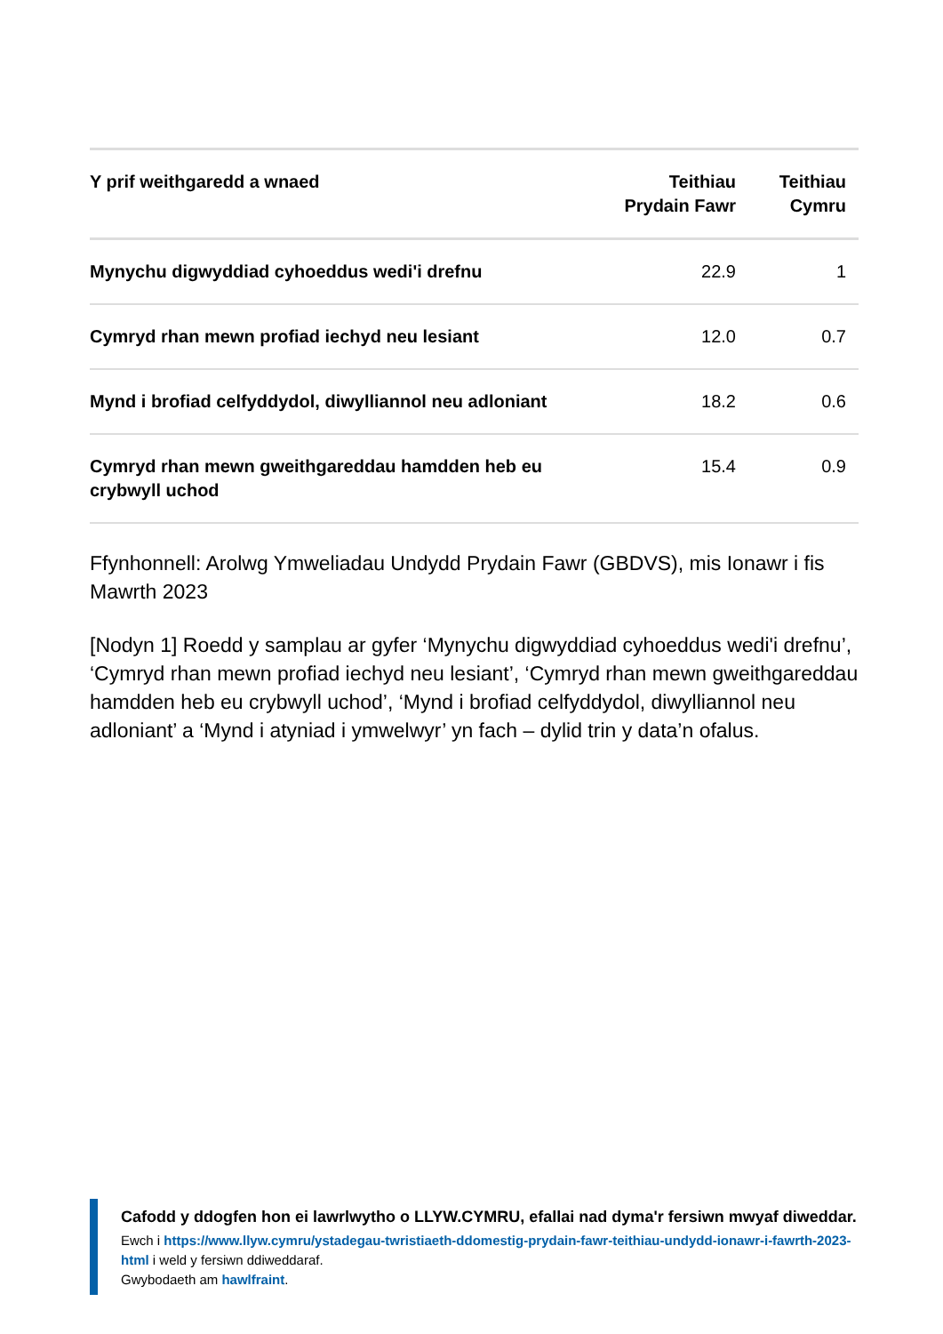| Y prif weithgaredd a wnaed | Teithiau Prydain Fawr | Teithiau Cymru |
| --- | --- | --- |
| Mynychu digwyddiad cyhoeddus wedi'i drefnu | 22.9 | 1 |
| Cymryd rhan mewn profiad iechyd neu lesiant | 12.0 | 0.7 |
| Mynd i brofiad celfyddydol, diwylliannol neu adloniant | 18.2 | 0.6 |
| Cymryd rhan mewn gweithgareddau hamdden heb eu crybwyll uchod | 15.4 | 0.9 |
Ffynhonnell: Arolwg Ymweliadau Undydd Prydain Fawr (GBDVS), mis Ionawr i fis Mawrth 2023
[Nodyn 1] Roedd y samplau ar gyfer ‘Mynychu digwyddiad cyhoeddus wedi'i drefnu’, ‘Cymryd rhan mewn profiad iechyd neu lesiant’, ‘Cymryd rhan mewn gweithgareddau hamdden heb eu crybwyll uchod’, ‘Mynd i brofiad celfyddydol, diwylliannol neu adloniant’ a ‘Mynd i atyniad i ymwelwyr’ yn fach – dylid trin y data’n ofalus.
Cafodd y ddogfen hon ei lawrlwytho o LLYW.CYMRU, efallai nad dyma'r fersiwn mwyaf diweddar.
Ewch i https://www.llyw.cymru/ystadegau-twristiaeth-ddomestig-prydain-fawr-teithiau-undydd-ionawr-i-fawrth-2023-html i weld y fersiwn ddiweddaraf.
Gwybodaeth am hawlfraint.